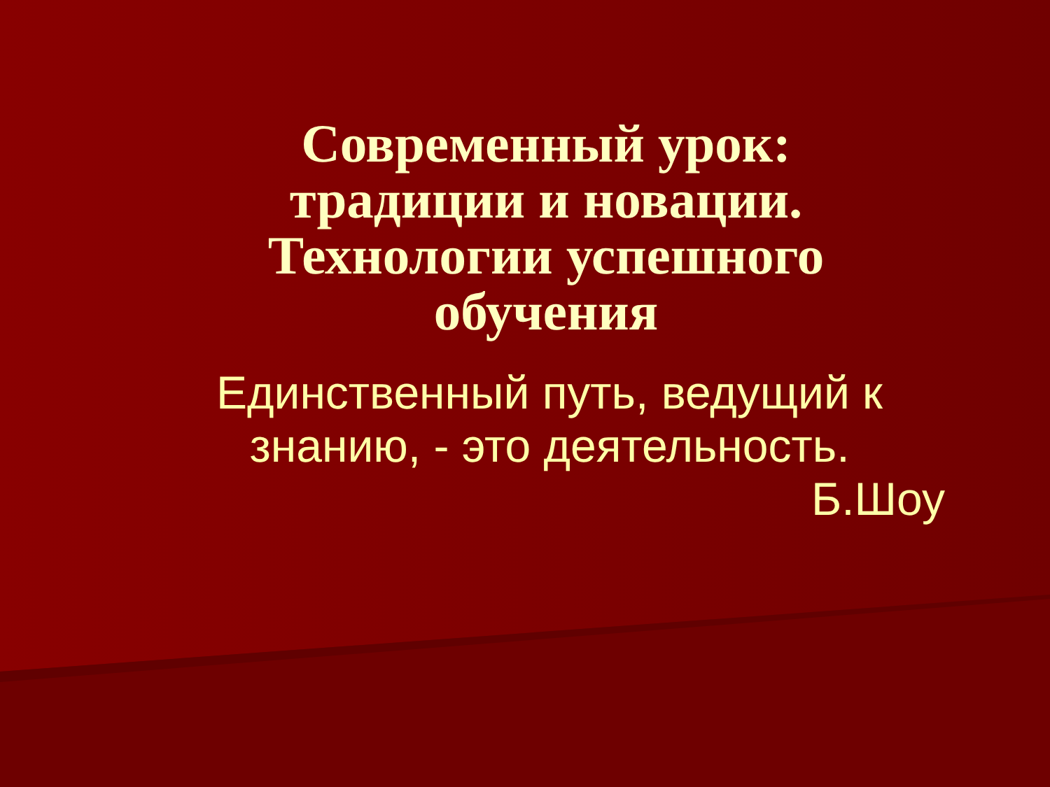Современный урок: традиции и новации. Технологии успешного обучения
Единственный путь, ведущий к знанию, - это деятельность.
Б.Шоу